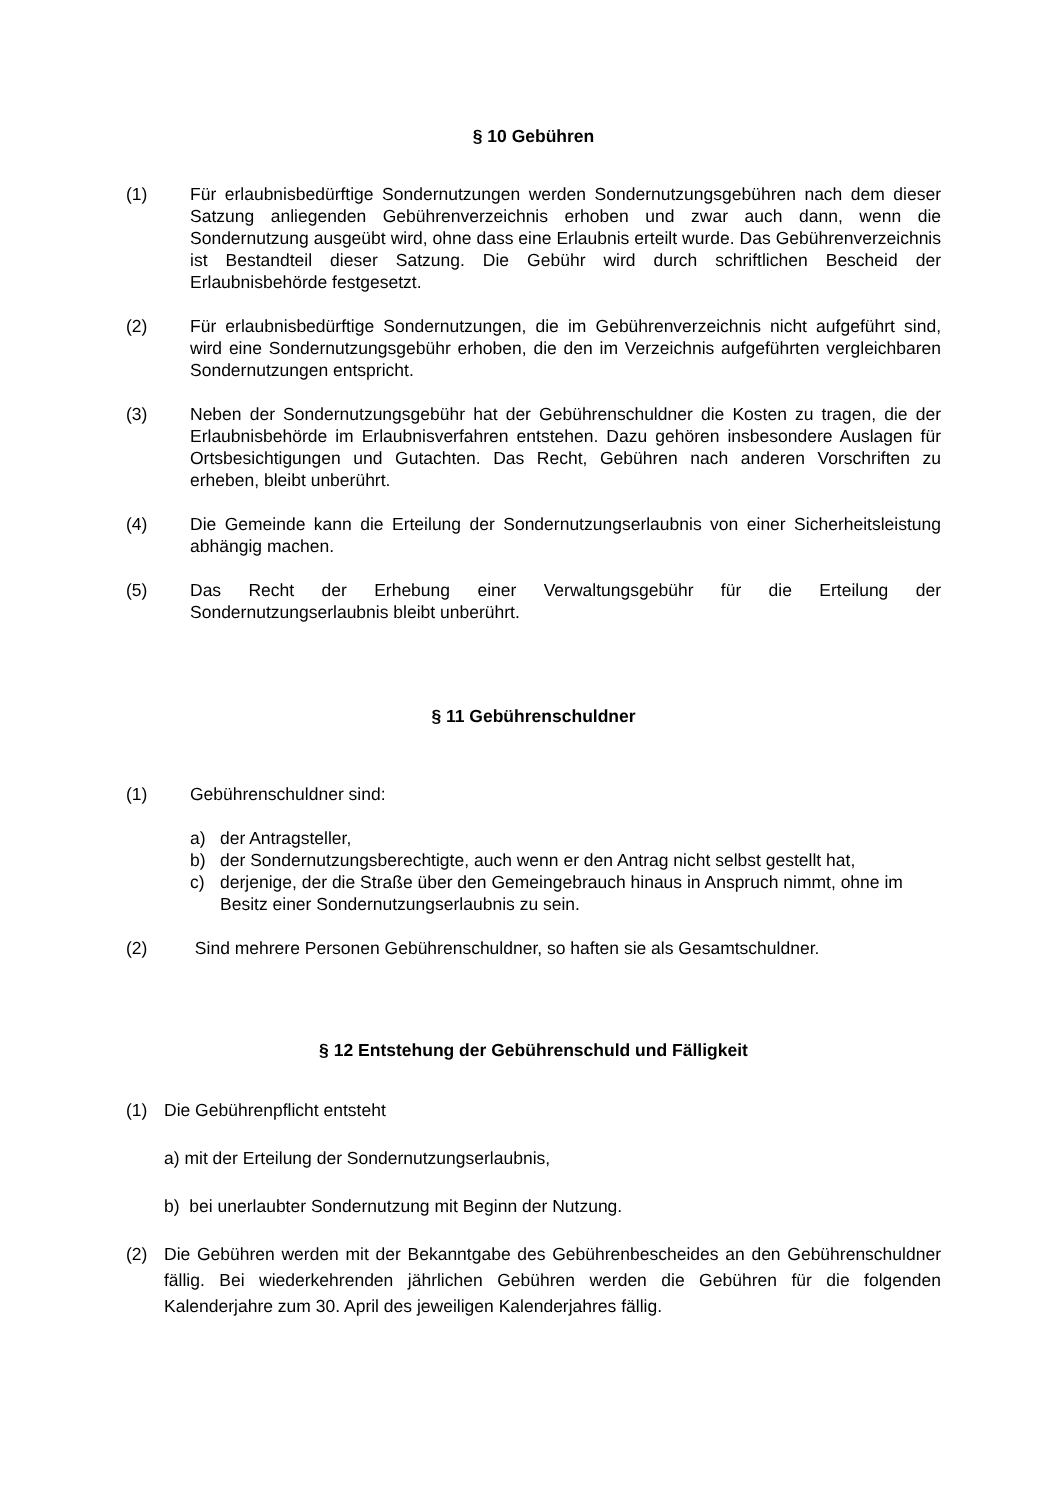§ 10 Gebühren
(1) Für erlaubnisbedürftige Sondernutzungen werden Sondernutzungsgebühren nach dem dieser Satzung anliegenden Gebührenverzeichnis erhoben und zwar auch dann, wenn die Sondernutzung ausgeübt wird, ohne dass eine Erlaubnis erteilt wurde. Das Gebührenverzeichnis ist Bestandteil dieser Satzung. Die Gebühr wird durch schriftlichen Bescheid der Erlaubnisbehörde festgesetzt.
(2) Für erlaubnisbedürftige Sondernutzungen, die im Gebührenverzeichnis nicht aufgeführt sind, wird eine Sondernutzungsgebühr erhoben, die den im Verzeichnis aufgeführten vergleichbaren Sondernutzungen entspricht.
(3) Neben der Sondernutzungsgebühr hat der Gebührenschuldner die Kosten zu tragen, die der Erlaubnisbehörde im Erlaubnisverfahren entstehen. Dazu gehören insbesondere Auslagen für Ortsbesichtigungen und Gutachten. Das Recht, Gebühren nach anderen Vorschriften zu erheben, bleibt unberührt.
(4) Die Gemeinde kann die Erteilung der Sondernutzungserlaubnis von einer Sicherheitsleistung abhängig machen.
(5) Das Recht der Erhebung einer Verwaltungsgebühr für die Erteilung der Sondernutzungserlaubnis bleibt unberührt.
§ 11 Gebührenschuldner
(1) Gebührenschuldner sind:
a) der Antragsteller,
b) der Sondernutzungsberechtigte, auch wenn er den Antrag nicht selbst gestellt hat,
c) derjenige, der die Straße über den Gemeingebrauch hinaus in Anspruch nimmt, ohne im Besitz einer Sondernutzungserlaubnis zu sein.
(2) Sind mehrere Personen Gebührenschuldner, so haften sie als Gesamtschuldner.
§ 12 Entstehung der Gebührenschuld und Fälligkeit
(1) Die Gebührenpflicht entsteht
a) mit der Erteilung der Sondernutzungserlaubnis,
b) bei unerlaubter Sondernutzung mit Beginn der Nutzung.
(2) Die Gebühren werden mit der Bekanntgabe des Gebührenbescheides an den Gebührenschuldner fällig. Bei wiederkehrenden jährlichen Gebühren werden die Gebühren für die folgenden Kalenderjahre zum 30. April des jeweiligen Kalenderjahres fällig.